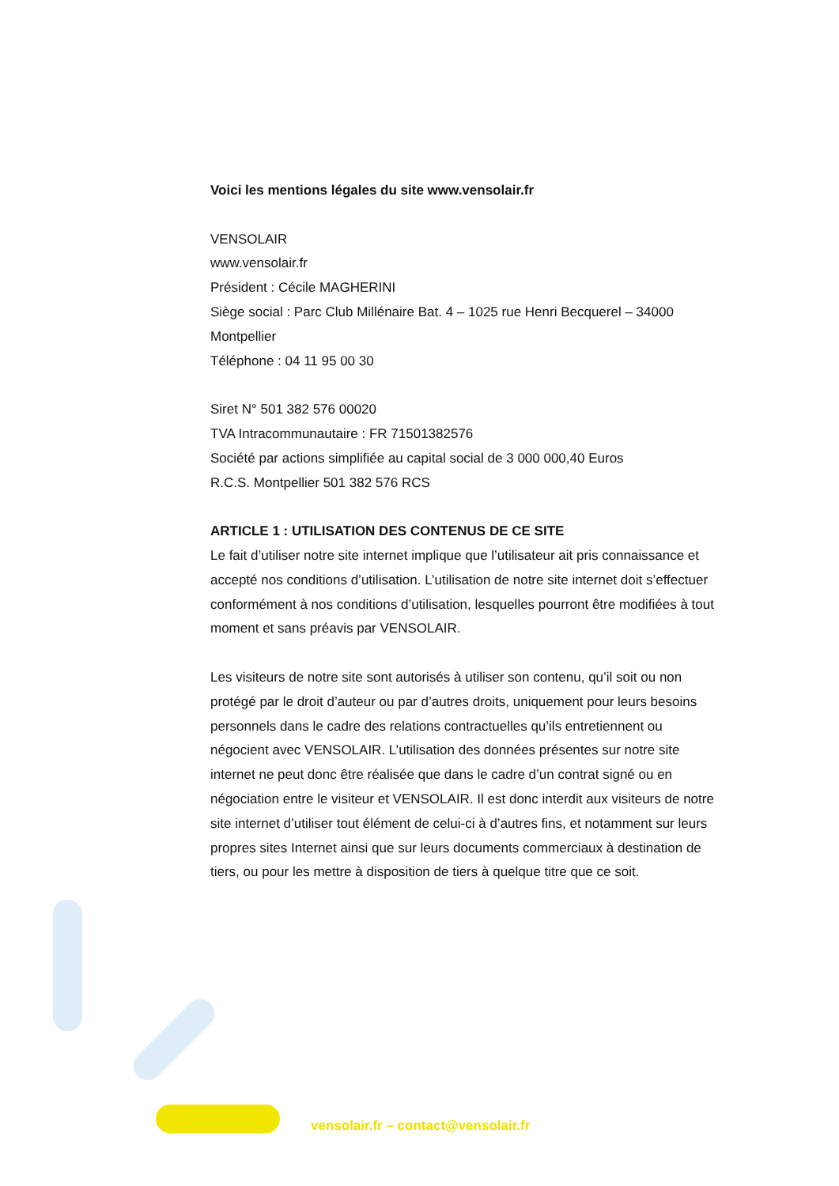Voici les mentions légales du site www.vensolair.fr
VENSOLAIR
www.vensolair.fr
Président : Cécile MAGHERINI
Siège social : Parc Club Millénaire Bat. 4 – 1025 rue Henri Becquerel – 34000 Montpellier
Téléphone : 04 11 95 00 30
Siret N° 501 382 576 00020
TVA Intracommunautaire : FR 71501382576
Société par actions simplifiée au capital social de 3 000 000,40 Euros
R.C.S. Montpellier 501 382 576 RCS
ARTICLE 1 : UTILISATION DES CONTENUS DE CE SITE
Le fait d’utiliser notre site internet implique que l’utilisateur ait pris connaissance et accepté nos conditions d’utilisation. L’utilisation de notre site internet doit s’effectuer conformément à nos conditions d’utilisation, lesquelles pourront être modifiées à tout moment et sans préavis par VENSOLAIR.
Les visiteurs de notre site sont autorisés à utiliser son contenu, qu’il soit ou non protégé par le droit d’auteur ou par d’autres droits, uniquement pour leurs besoins personnels dans le cadre des relations contractuelles qu’ils entretiennent ou négocient avec VENSOLAIR. L’utilisation des données présentes sur notre site internet ne peut donc être réalisée que dans le cadre d’un contrat signé ou en négociation entre le visiteur et VENSOLAIR. Il est donc interdit aux visiteurs de notre site internet d’utiliser tout élément de celui-ci à d’autres fins, et notamment sur leurs propres sites Internet ainsi que sur leurs documents commerciaux à destination de tiers, ou pour les mettre à disposition de tiers à quelque titre que ce soit.
vensolair.fr – contact@vensolair.fr